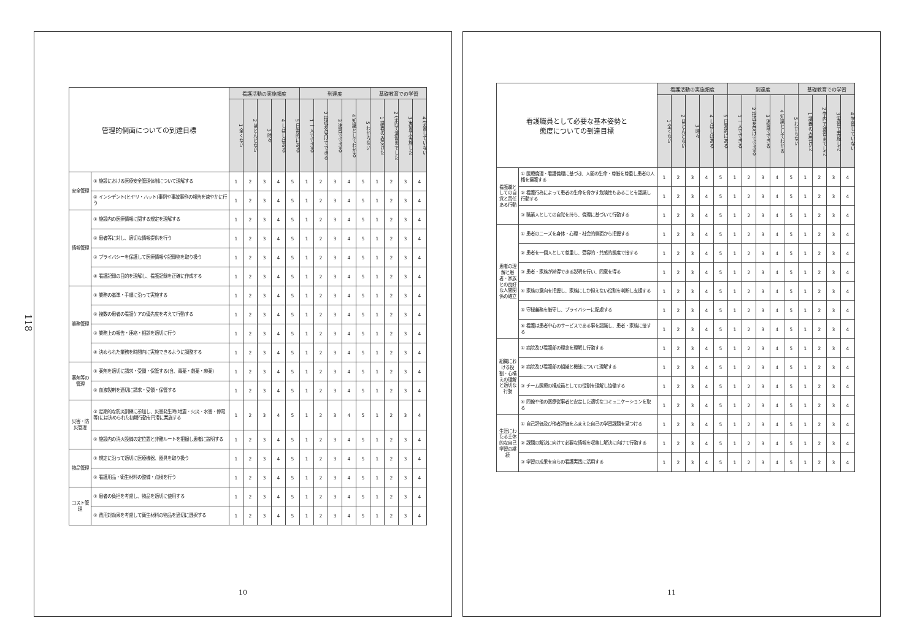118
| 管理的側面についての到達目標 | | 看護活動の実施頻度 | | | | | 到達度 | | | | | 基礎教育での学習 | | | |
| --- | --- | --- | --- | --- | --- | --- | --- | --- | --- | --- | --- | --- | --- | --- | --- |
| | | 1 全くない | 2 ほとんどない | 3 時々 | 4 しばしばある | 5 日常的にある | 1 一人でできる | 2 指導を受けてできる | 3 演習でできる | 4 知識としてわかる | 5 わからない | 1 講義のみ受けた | 2 学内で演習までした | 3 実習で実施した | 4 学習していない |
| 安全管理 | ① 施設における医療安全管理体制について理解する | 1 | 2 | 3 | 4 | 5 | 1 | 2 | 3 | 4 | 5 | 1 | 2 | 3 | 4 |
| | ② インシデント(ヒヤリ・ハット)事例や事故事例の報告を速やかに行う | 1 | 2 | 3 | 4 | 5 | 1 | 2 | 3 | 4 | 5 | 1 | 2 | 3 | 4 |
| 情報管理 | ① 施設内の医療情報に関する規定を理解する | 1 | 2 | 3 | 4 | 5 | 1 | 2 | 3 | 4 | 5 | 1 | 2 | 3 | 4 |
| | ② 患者等に対し、適切な情報提供を行う | 1 | 2 | 3 | 4 | 5 | 1 | 2 | 3 | 4 | 5 | 1 | 2 | 3 | 4 |
| | ③ プライバシーを保護して医療情報や記録物を取り扱う | 1 | 2 | 3 | 4 | 5 | 1 | 2 | 3 | 4 | 5 | 1 | 2 | 3 | 4 |
| | ④ 看護記録の目的を理解し、看護記録を正確に作成する | 1 | 2 | 3 | 4 | 5 | 1 | 2 | 3 | 4 | 5 | 1 | 2 | 3 | 4 |
| 業務管理 | ① 業務の基準・手順に沿って実施する | 1 | 2 | 3 | 4 | 5 | 1 | 2 | 3 | 4 | 5 | 1 | 2 | 3 | 4 |
| | ② 複数の患者の看護ケアの優先度を考えて行動する | 1 | 2 | 3 | 4 | 5 | 1 | 2 | 3 | 4 | 5 | 1 | 2 | 3 | 4 |
| | ③ 業務上の報告・連絡・相談を適切に行う | 1 | 2 | 3 | 4 | 5 | 1 | 2 | 3 | 4 | 5 | 1 | 2 | 3 | 4 |
| | ④ 決められた業務を時間内に実施できるように調整する | 1 | 2 | 3 | 4 | 5 | 1 | 2 | 3 | 4 | 5 | 1 | 2 | 3 | 4 |
| 薬剤等の管理 | ① 薬剤を適切に請求・受領・保管する(含、毒薬・劇薬・麻薬) | 1 | 2 | 3 | 4 | 5 | 1 | 2 | 3 | 4 | 5 | 1 | 2 | 3 | 4 |
| | ② 血液製剤を適切に請求・受領・保管する | 1 | 2 | 3 | 4 | 5 | 1 | 2 | 3 | 4 | 5 | 1 | 2 | 3 | 4 |
| 災害・防災管理 | ① 定期的な防災訓練に参加し、災害発生時(地震・火災・水害・停電等)には決められた初期行動を円滑に実施する | 1 | 2 | 3 | 4 | 5 | 1 | 2 | 3 | 4 | 5 | 1 | 2 | 3 | 4 |
| | ② 施設内の消火設備の定位置と非難ルートを把握し患者に説明する | 1 | 2 | 3 | 4 | 5 | 1 | 2 | 3 | 4 | 5 | 1 | 2 | 3 | 4 |
| 物品管理 | ① 規定に沿って適切に医療機器、器具を取り扱う | 1 | 2 | 3 | 4 | 5 | 1 | 2 | 3 | 4 | 5 | 1 | 2 | 3 | 4 |
| | ② 看護用品・衛生材料の整備・点検を行う | 1 | 2 | 3 | 4 | 5 | 1 | 2 | 3 | 4 | 5 | 1 | 2 | 3 | 4 |
| コスト管理 | ① 患者の負担を考慮し、物品を適切に使用する | 1 | 2 | 3 | 4 | 5 | 1 | 2 | 3 | 4 | 5 | 1 | 2 | 3 | 4 |
| | ② 費用対効果を考慮して衛生材料の物品を適切に選択する | 1 | 2 | 3 | 4 | 5 | 1 | 2 | 3 | 4 | 5 | 1 | 2 | 3 | 4 |
10
| 看護職員として必要な基本姿勢と 態度についての到達目標 | | 看護活動の実施頻度 | | | | | 到達度 | | | | | 基礎教育での学習 | | | |
| --- | --- | --- | --- | --- | --- | --- | --- | --- | --- | --- | --- | --- | --- | --- | --- |
| | | 1 全くない | 2 ほとんどない | 3 時々 | 4 しばしばある | 5 日常的にある | 1 一人でできる | 2 指導を受けてできる | 3 演習でできる | 4 知識としてわかる | 5 わからない | 1 講義のみ受けた | 2 学内で演習までした | 3 実習で実施した | 4 学習していない |
| 看護職としての自覚と責任ある行動 | ① 医療倫理・看護倫理に基づき、人間の生命・尊厳を尊重し患者の人権を擁護する | 1 | 2 | 3 | 4 | 5 | 1 | 2 | 3 | 4 | 5 | 1 | 2 | 3 | 4 |
| | ② 看護行為によって患者の生命を脅かす危険性もあることを認識し行動する | 1 | 2 | 3 | 4 | 5 | 1 | 2 | 3 | 4 | 5 | 1 | 2 | 3 | 4 |
| | ③ 職業人としての自覚を持ち、倫理に基づいて行動する | 1 | 2 | 3 | 4 | 5 | 1 | 2 | 3 | 4 | 5 | 1 | 2 | 3 | 4 |
| 患者の理解と患者・家族との良好な人間関係の確立 | ① 患者のニーズを身体・心理・社会的側面から把握する | 1 | 2 | 3 | 4 | 5 | 1 | 2 | 3 | 4 | 5 | 1 | 2 | 3 | 4 |
| | ② 患者を一個人として尊重し、受容的・共感的態度で接する | 1 | 2 | 3 | 4 | 5 | 1 | 2 | 3 | 4 | 5 | 1 | 2 | 3 | 4 |
| | ③ 患者・家族が納得できる説明を行い、同意を得る | 1 | 2 | 3 | 4 | 5 | 1 | 2 | 3 | 4 | 5 | 1 | 2 | 3 | 4 |
| | ④ 家族の意向を把握し、家族にしか担えない役割を判断し支援する | 1 | 2 | 3 | 4 | 5 | 1 | 2 | 3 | 4 | 5 | 1 | 2 | 3 | 4 |
| | ⑤ 守秘義務を厳守し、プライバシーに配慮する | 1 | 2 | 3 | 4 | 5 | 1 | 2 | 3 | 4 | 5 | 1 | 2 | 3 | 4 |
| | ⑥ 看護は患者中心のサービスである事を認識し、患者・家族に接する | 1 | 2 | 3 | 4 | 5 | 1 | 2 | 3 | 4 | 5 | 1 | 2 | 3 | 4 |
| 組織における役割・心構えの理解と適切な行動 | ① 病院及び看護部の理念を理解し行動する | 1 | 2 | 3 | 4 | 5 | 1 | 2 | 3 | 4 | 5 | 1 | 2 | 3 | 4 |
| | ② 病院及び看護部の組織と機能について理解する | 1 | 2 | 3 | 4 | 5 | 1 | 2 | 3 | 4 | 5 | 1 | 2 | 3 | 4 |
| | ③ チーム医療の構成員としての役割を理解し協働する | 1 | 2 | 3 | 4 | 5 | 1 | 2 | 3 | 4 | 5 | 1 | 2 | 3 | 4 |
| | ④ 同僚や他の医療従事者と安定した適切なコミュニケーションを取る | 1 | 2 | 3 | 4 | 5 | 1 | 2 | 3 | 4 | 5 | 1 | 2 | 3 | 4 |
| 生涯にわたる主体的な自己学習の継続 | ① 自己評価及び他者評価をふまえた自己の学習課題を見つける | 1 | 2 | 3 | 4 | 5 | 1 | 2 | 3 | 4 | 5 | 1 | 2 | 3 | 4 |
| | ② 課題の解決に向けて必要な情報を収集し解決に向けて行動する | 1 | 2 | 3 | 4 | 5 | 1 | 2 | 3 | 4 | 5 | 1 | 2 | 3 | 4 |
| | ③ 学習の成果を自らの看護実践に活用する | 1 | 2 | 3 | 4 | 5 | 1 | 2 | 3 | 4 | 5 | 1 | 2 | 3 | 4 |
11